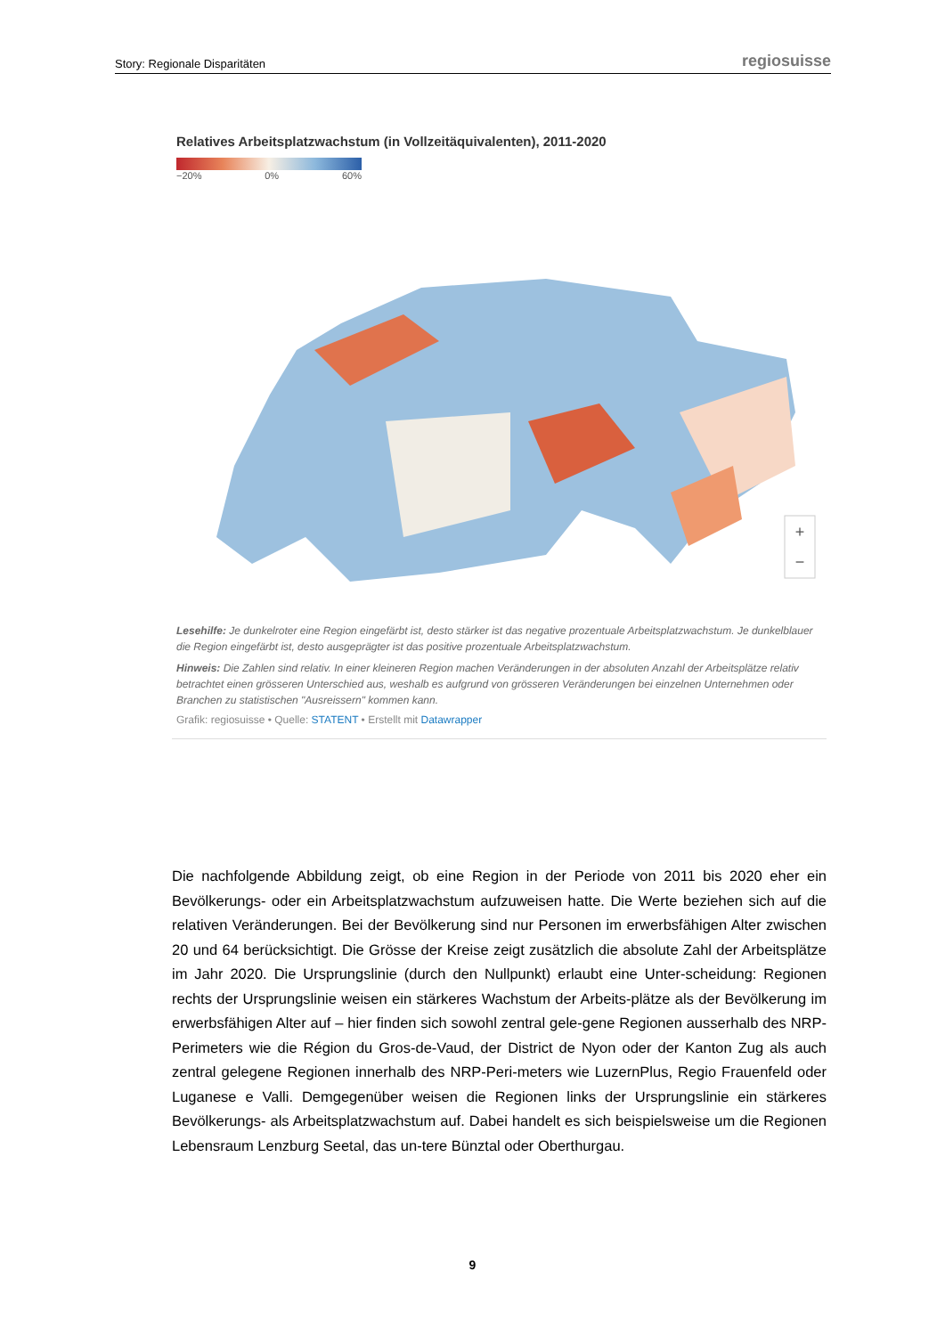Story: Regionale Disparitäten regiosuisse
Relatives Arbeitsplatzwachstum (in Vollzeitäquivalenten), 2011-2020
−20% 0% 60%
+
−
Lesehilfe: Je dunkelroter eine Region eingefärbt ist, desto stärker ist das negative prozentuale Arbeitsplatzwachstum. Je dunkelblauer die Region eingefärbt ist, desto ausgeprägter ist das positive prozentuale Arbeitsplatzwachstum.
Hinweis: Die Zahlen sind relativ. In einer kleineren Region machen Veränderungen in der absoluten Anzahl der Arbeitsplätze relativ betrachtet einen grösseren Unterschied aus, weshalb es aufgrund von grösseren Veränderungen bei einzelnen Unternehmen oder Branchen zu statistischen "Ausreissern" kommen kann.
Grafik: regiosuisse • Quelle: STATENT • Erstellt mit Datawrapper
Die nachfolgende Abbildung zeigt, ob eine Region in der Periode von 2011 bis 2020 eher ein Bevölkerungs- oder ein Arbeitsplatzwachstum aufzuweisen hatte. Die Werte beziehen sich auf die relativen Veränderungen. Bei der Bevölkerung sind nur Personen im erwerbsfähigen Alter zwischen 20 und 64 berücksichtigt. Die Grösse der Kreise zeigt zusätzlich die absolute Zahl der Arbeitsplätze im Jahr 2020. Die Ursprungslinie (durch den Nullpunkt) erlaubt eine Unter-scheidung: Regionen rechts der Ursprungslinie weisen ein stärkeres Wachstum der Arbeits-plätze als der Bevölkerung im erwerbsfähigen Alter auf – hier finden sich sowohl zentral gele-gene Regionen ausserhalb des NRP-Perimeters wie die Région du Gros-de-Vaud, der District de Nyon oder der Kanton Zug als auch zentral gelegene Regionen innerhalb des NRP-Peri-meters wie LuzernPlus, Regio Frauenfeld oder Luganese e Valli. Demgegenüber weisen die Regionen links der Ursprungslinie ein stärkeres Bevölkerungs- als Arbeitsplatzwachstum auf. Dabei handelt es sich beispielsweise um die Regionen Lebensraum Lenzburg Seetal, das un-tere Bünztal oder Oberthurgau.
9